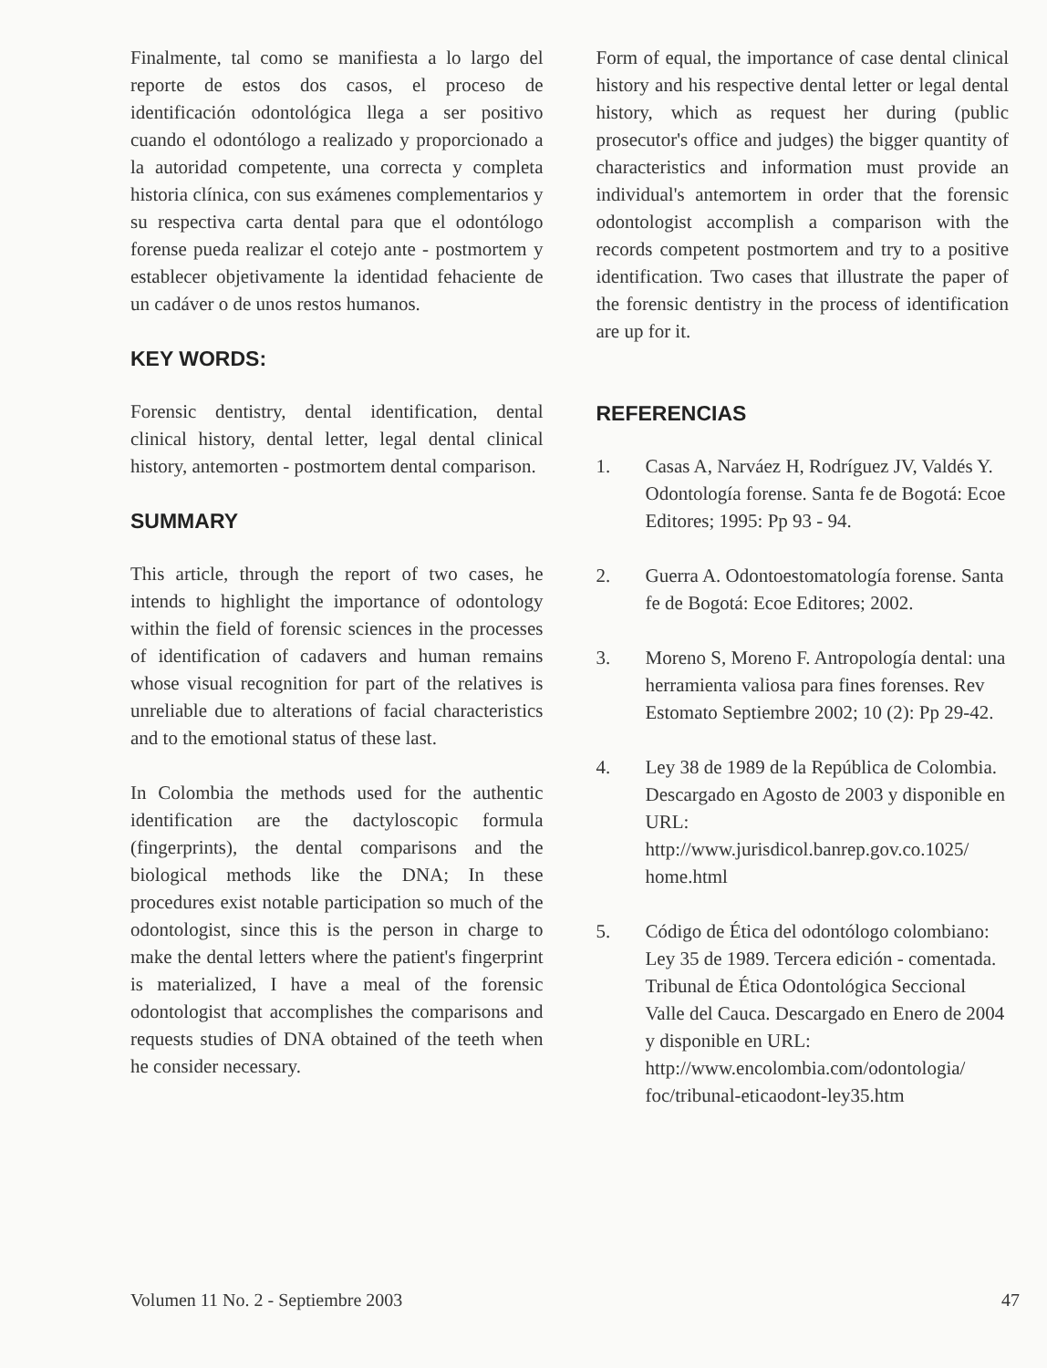Finalmente, tal como se manifiesta a lo largo del reporte de estos dos casos, el proceso de identificación odontológica llega a ser positivo cuando el odontólogo a realizado y proporcionado a la autoridad competente, una correcta y completa historia clínica, con sus exámenes complementarios y su respectiva carta dental para que el odontólogo forense pueda realizar el cotejo ante - postmortem y establecer objetivamente la identidad fehaciente de un cadáver o de unos restos humanos.
KEY WORDS:
Forensic dentistry, dental identification, dental clinical history, dental letter, legal dental clinical history, antemorten - postmortem dental comparison.
SUMMARY
This article, through the report of two cases, he intends to highlight the importance of odontology within the field of forensic sciences in the processes of identification of cadavers and human remains whose visual recognition for part of the relatives is unreliable due to alterations of facial characteristics and to the emotional status of these last.
In Colombia the methods used for the authentic identification are the dactyloscopic formula (fingerprints), the dental comparisons and the biological methods like the DNA; In these procedures exist notable participation so much of the odontologist, since this is the person in charge to make the dental letters where the patient's fingerprint is materialized, I have a meal of the forensic odontologist that accomplishes the comparisons and requests studies of DNA obtained of the teeth when he consider necessary.
Form of equal, the importance of case dental clinical history and his respective dental letter or legal dental history, which as request her during (public prosecutor's office and judges) the bigger quantity of characteristics and information must provide an individual's antemortem in order that the forensic odontologist accomplish a comparison with the records competent postmortem and try to a positive identification. Two cases that illustrate the paper of the forensic dentistry in the process of identification are up for it.
REFERENCIAS
1. Casas A, Narváez H, Rodríguez JV, Valdés Y. Odontología forense. Santa fe de Bogotá: Ecoe Editores; 1995: Pp 93 - 94.
2. Guerra A. Odontoestomatología forense. Santa fe de Bogotá: Ecoe Editores; 2002.
3. Moreno S, Moreno F. Antropología dental: una herramienta valiosa para fines forenses. Rev Estomato Septiembre 2002; 10 (2): Pp 29-42.
4. Ley 38 de 1989 de la República de Colombia. Descargado en Agosto de 2003 y disponible en URL:
http://www.jurisdicol.banrep.gov.co.1025/ home.html
5. Código de Ética del odontólogo colombiano: Ley 35 de 1989. Tercera edición - comentada. Tribunal de Ética Odontológica Seccional Valle del Cauca. Descargado en Enero de 2004 y disponible en URL:
http://www.encolombia.com/odontologia/ foc/tribunal-eticaodont-ley35.htm
Volumen 11 No. 2 - Septiembre 2003 47